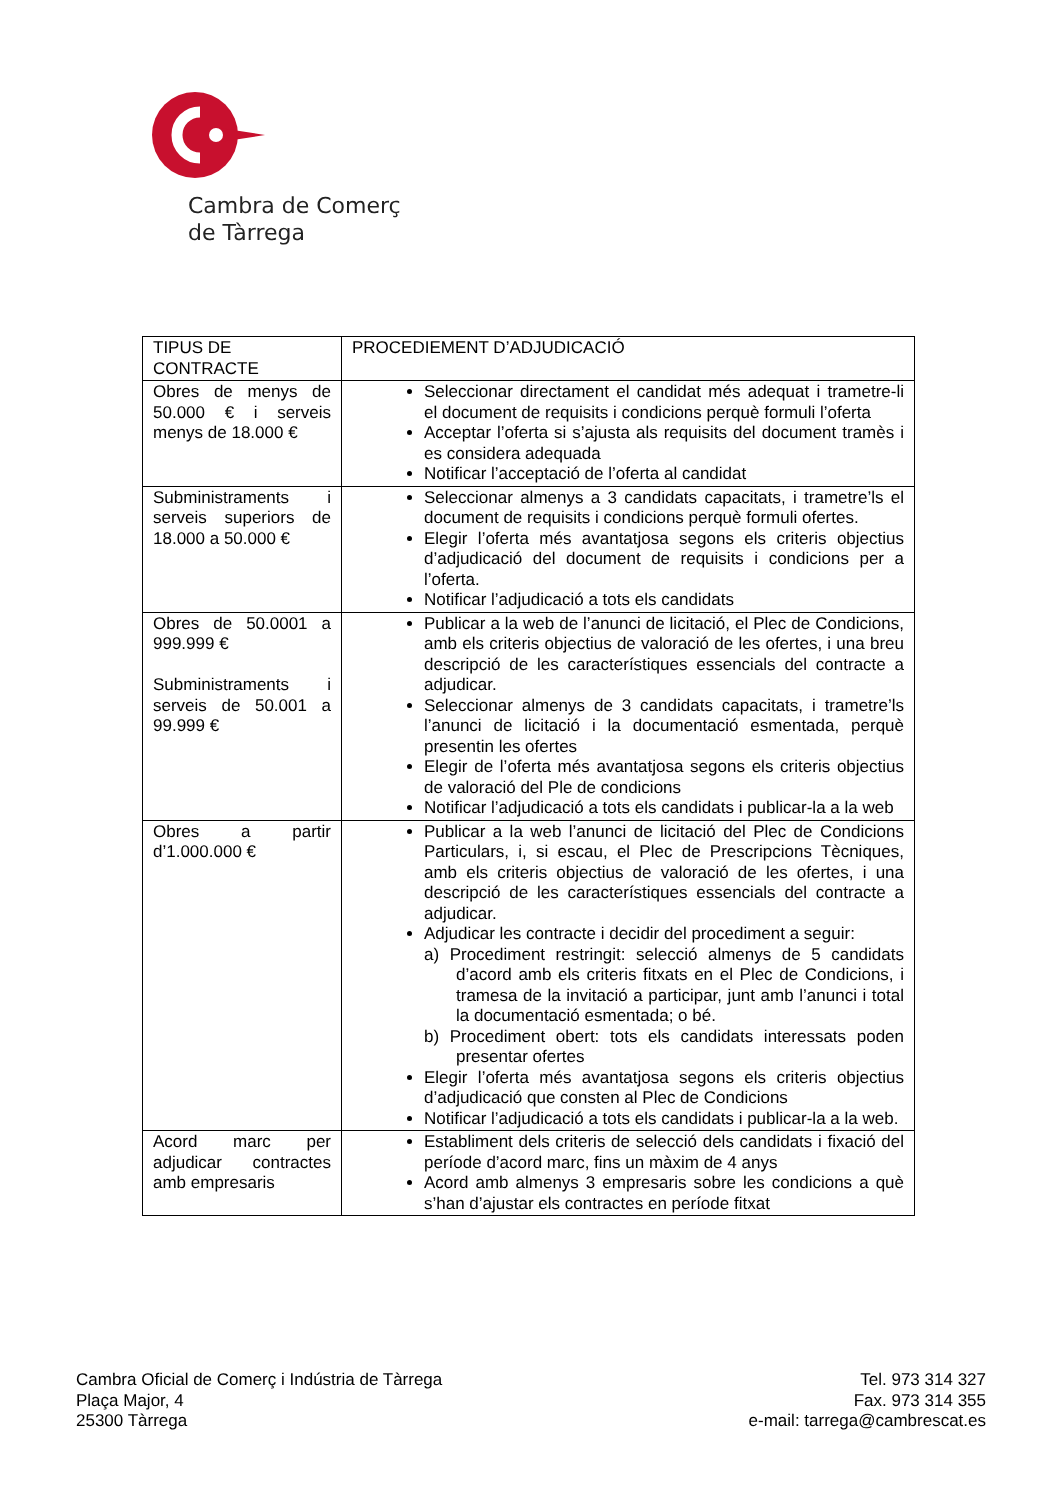Cambra de Comerç
de Tàrrega
| TIPUS DE CONTRACTE | PROCEDIEMENT D’ADJUDICACIÓ |
| --- | --- |
| Obres de menys de 50.000 € i serveis menys de 18.000 € | Seleccionar directament el candidat més adequat i trametre-li el document de requisits i condicions perquè formuli l’oferta Acceptar l’oferta si s’ajusta als requisits del document tramès i es considera adequada Notificar l’acceptació de l’oferta al candidat |
| Subministraments i serveis superiors de 18.000 a 50.000 € | Seleccionar almenys a 3 candidats capacitats, i trametre’ls el document de requisits i condicions perquè formuli ofertes. Elegir l’oferta més avantatjosa segons els criteris objectius d’adjudicació del document de requisits i condicions per a l’oferta. Notificar l’adjudicació a tots els candidats |
| Obres de 50.0001 a 999.999 € Subministraments i serveis de 50.001 a 99.999 € | Publicar a la web de l’anunci de licitació, el Plec de Condicions, amb els criteris objectius de valoració de les ofertes, i una breu descripció de les característiques essencials del contracte a adjudicar. Seleccionar almenys de 3 candidats capacitats, i trametre’ls l’anunci de licitació i la documentació esmentada, perquè presentin les ofertes Elegir de l’oferta més avantatjosa segons els criteris objectius de valoració del Ple de condicions Notificar l’adjudicació a tots els candidats i publicar-la a la web |
| Obres a partir d’1.000.000 € | Publicar a la web l’anunci de licitació del Plec de Condicions Particulars, i, si escau, el Plec de Prescripcions Tècniques, amb els criteris objectius de valoració de les ofertes, i una descripció de les característiques essencials del contracte a adjudicar. Adjudicar les contracte i decidir del procediment a seguir: a) Procediment restringit: selecció almenys de 5 candidats d’acord amb els criteris fitxats en el Plec de Condicions, i tramesa de la invitació a participar, junt amb l’anunci i total la documentació esmentada; o bé. b) Procediment obert: tots els candidats interessats poden presentar ofertes Elegir l’oferta més avantatjosa segons els criteris objectius d’adjudicació que consten al Plec de Condicions Notificar l’adjudicació a tots els candidats i publicar-la a la web. |
| Acord marc per adjudicar contractes amb empresaris | Establiment dels criteris de selecció dels candidats i fixació del període d’acord marc, fins un màxim de 4 anys Acord amb almenys 3 empresaris sobre les condicions a què s’han d’ajustar els contractes en període fitxat |
Cambra Oficial de Comerç i Indústria de Tàrrega
Plaça Major, 4
25300 Tàrrega
Tel. 973 314 327
Fax. 973 314 355
e-mail: tarrega@cambrescat.es